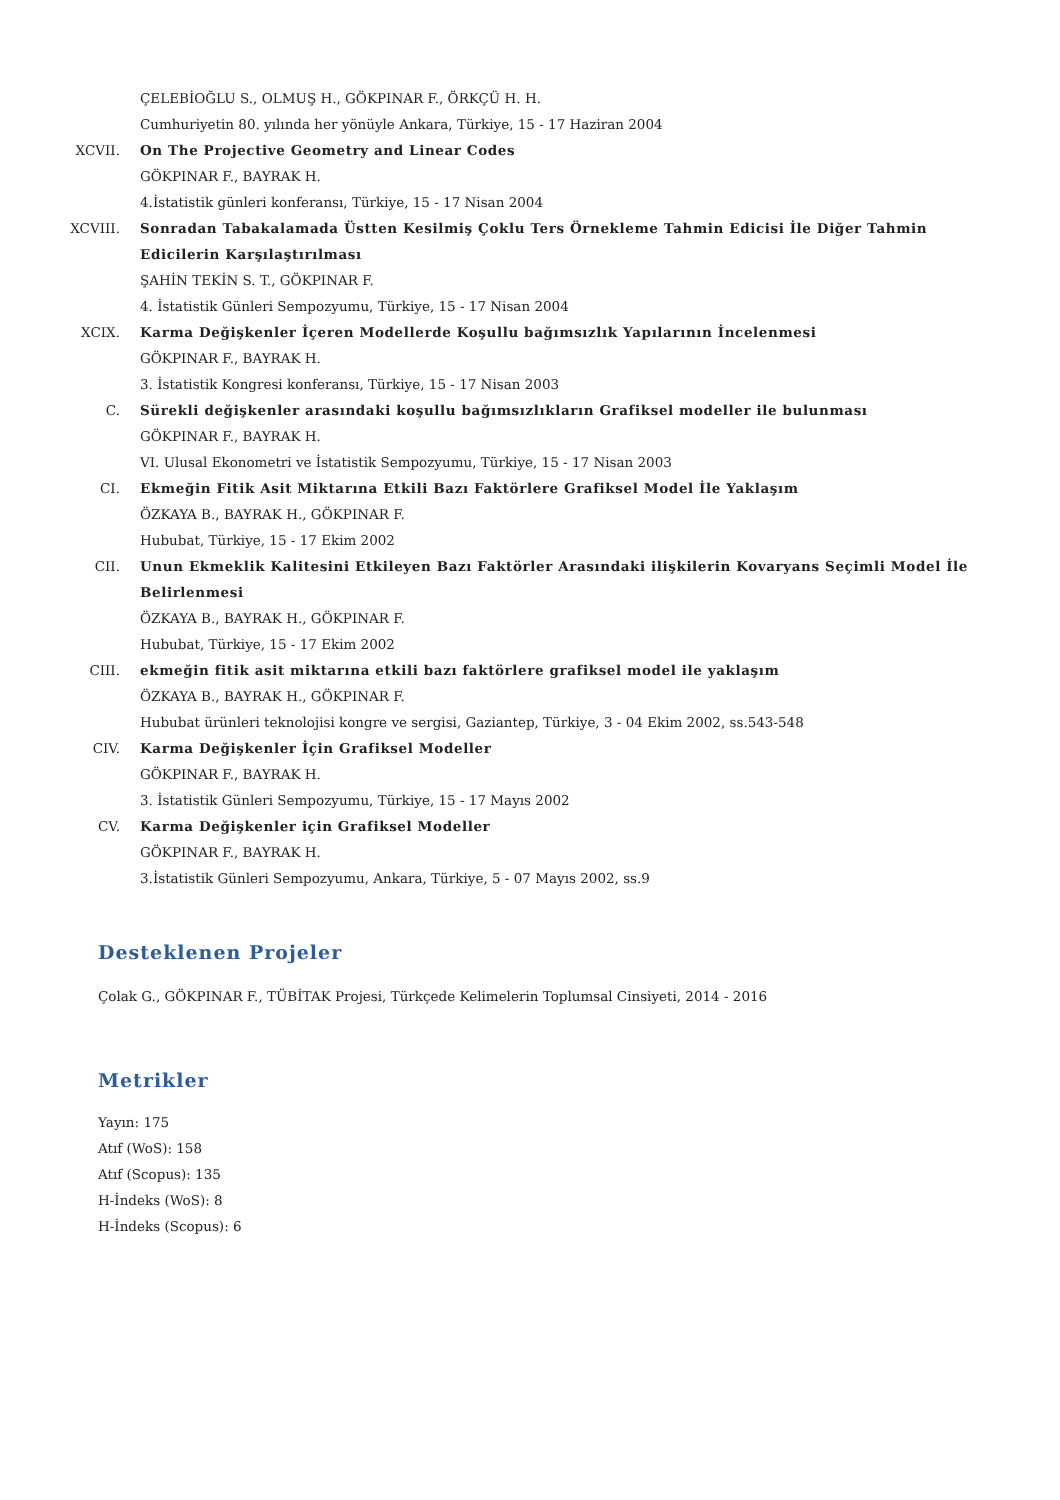ÇELEBİOĞLU S., OLMUŞ H., GÖKPINAR F., ÖRKÇÜ H. H.
Cumhuriyetin 80. yılında her yönüyle Ankara, Türkiye, 15 - 17 Haziran 2004
XCVII. On The Projective Geometry and Linear Codes
GÖKPINAR F., BAYRAK H.
4.İstatistik günleri konferansı, Türkiye, 15 - 17 Nisan 2004
XCVIII. Sonradan Tabakalamada Üstten Kesilmiş Çoklu Ters Örnekleme Tahmin Edicisi İle Diğer Tahmin Edicilerin Karşılaştırılması
ŞAHİN TEKİN S. T., GÖKPINAR F.
4. İstatistik Günleri Sempozyumu, Türkiye, 15 - 17 Nisan 2004
XCIX. Karma Değişkenler İçeren Modellerde Koşullu bağımsızlık Yapılarının İncelenmesi
GÖKPINAR F., BAYRAK H.
3. İstatistik Kongresi konferansı, Türkiye, 15 - 17 Nisan 2003
C. Sürekli değişkenler arasındaki koşullu bağımsızlıkların Grafiksel modeller ile bulunması
GÖKPINAR F., BAYRAK H.
VI. Ulusal Ekonometri ve İstatistik Sempozyumu, Türkiye, 15 - 17 Nisan 2003
CI. Ekmeğin Fitik Asit Miktarına Etkili Bazı Faktörlere Grafiksel Model İle Yaklaşım
ÖZKAYA B., BAYRAK H., GÖKPINAR F.
Hububat, Türkiye, 15 - 17 Ekim 2002
CII. Unun Ekmeklik Kalitesini Etkileyen Bazı Faktörler Arasındaki ilişkilerin Kovaryans Seçimli Model İle Belirlenmesi
ÖZKAYA B., BAYRAK H., GÖKPINAR F.
Hububat, Türkiye, 15 - 17 Ekim 2002
CIII. ekmeğin fitik asit miktarına etkili bazı faktörlere grafiksel model ile yaklaşım
ÖZKAYA B., BAYRAK H., GÖKPINAR F.
Hububat ürünleri teknolojisi kongre ve sergisi, Gaziantep, Türkiye, 3 - 04 Ekim 2002, ss.543-548
CIV. Karma Değişkenler İçin Grafiksel Modeller
GÖKPINAR F., BAYRAK H.
3. İstatistik Günleri Sempozyumu, Türkiye, 15 - 17 Mayıs 2002
CV. Karma Değişkenler için Grafiksel Modeller
GÖKPINAR F., BAYRAK H.
3.İstatistik Günleri Sempozyumu, Ankara, Türkiye, 5 - 07 Mayıs 2002, ss.9
Desteklenen Projeler
Çolak G., GÖKPINAR F., TÜBİTAK Projesi, Türkçede Kelimelerin Toplumsal Cinsiyeti, 2014 - 2016
Metrikler
Yayın: 175
Atıf (WoS): 158
Atıf (Scopus): 135
H-İndeks (WoS): 8
H-İndeks (Scopus): 6